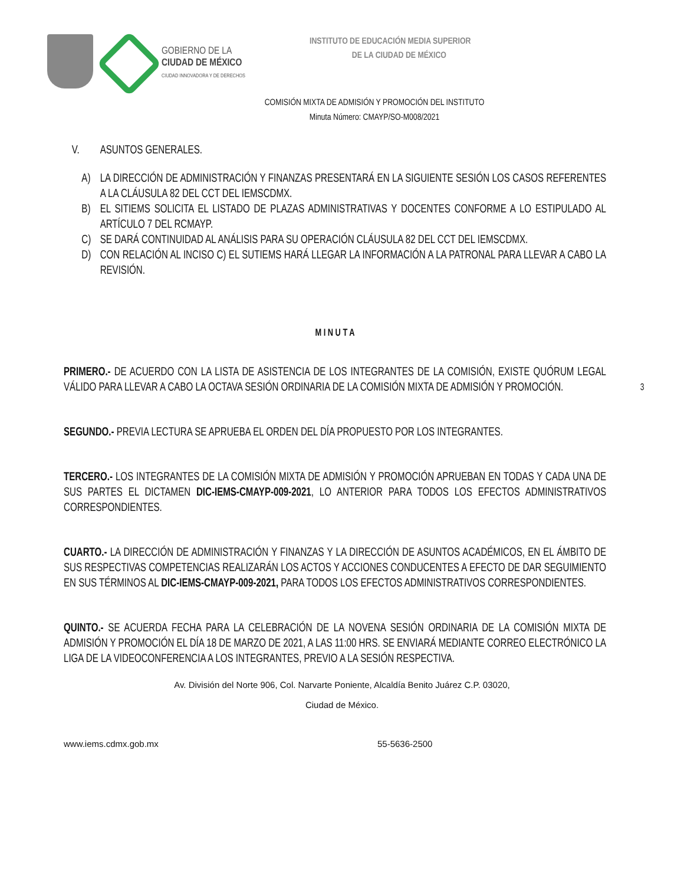GOBIERNO DE LA
CIUDAD DE MÉXICO
CIUDAD INNOVADORA Y DE DERECHOS
INSTITUTO DE EDUCACIÓN MEDIA SUPERIOR
DE LA CIUDAD DE MÉXICO
COMISIÓN MIXTA DE ADMISIÓN Y PROMOCIÓN DEL INSTITUTO
Minuta Número: CMAYP/SO-M008/2021
V. ASUNTOS GENERALES.
A) LA DIRECCIÓN DE ADMINISTRACIÓN Y FINANZAS PRESENTARÁ EN LA SIGUIENTE SESIÓN LOS CASOS REFERENTES A LA CLÁUSULA 82 DEL CCT DEL IEMSCDMX.
B) EL SITIEMS SOLICITA EL LISTADO DE PLAZAS ADMINISTRATIVAS Y DOCENTES CONFORME A LO ESTIPULADO AL ARTÍCULO 7 DEL RCMAYP.
C) SE DARÁ CONTINUIDAD AL ANÁLISIS PARA SU OPERACIÓN CLÁUSULA 82 DEL CCT DEL IEMSCDMX.
D) CON RELACIÓN AL INCISO C) EL SUTIEMS HARÁ LLEGAR LA INFORMACIÓN A LA PATRONAL PARA LLEVAR A CABO LA REVISIÓN.
M I N U T A
PRIMERO.- DE ACUERDO CON LA LISTA DE ASISTENCIA DE LOS INTEGRANTES DE LA COMISIÓN, EXISTE QUÓRUM LEGAL VÁLIDO PARA LLEVAR A CABO LA OCTAVA SESIÓN ORDINARIA DE LA COMISIÓN MIXTA DE ADMISIÓN Y PROMOCIÓN. 3
SEGUNDO.- PREVIA LECTURA SE APRUEBA EL ORDEN DEL DÍA PROPUESTO POR LOS INTEGRANTES.
TERCERO.- LOS INTEGRANTES DE LA COMISIÓN MIXTA DE ADMISIÓN Y PROMOCIÓN APRUEBAN EN TODAS Y CADA UNA DE SUS PARTES EL DICTAMEN DIC-IEMS-CMAYP-009-2021, LO ANTERIOR PARA TODOS LOS EFECTOS ADMINISTRATIVOS CORRESPONDIENTES.
CUARTO.- LA DIRECCIÓN DE ADMINISTRACIÓN Y FINANZAS Y LA DIRECCIÓN DE ASUNTOS ACADÉMICOS, EN EL ÁMBITO DE SUS RESPECTIVAS COMPETENCIAS REALIZARÁN LOS ACTOS Y ACCIONES CONDUCENTES A EFECTO DE DAR SEGUIMIENTO EN SUS TÉRMINOS AL DIC-IEMS-CMAYP-009-2021, PARA TODOS LOS EFECTOS ADMINISTRATIVOS CORRESPONDIENTES.
QUINTO.- SE ACUERDA FECHA PARA LA CELEBRACIÓN DE LA NOVENA SESIÓN ORDINARIA DE LA COMISIÓN MIXTA DE ADMISIÓN Y PROMOCIÓN EL DÍA 18 DE MARZO DE 2021, A LAS 11:00 HRS. SE ENVIARÁ MEDIANTE CORREO ELECTRÓNICO LA LIGA DE LA VIDEOCONFERENCIA A LOS INTEGRANTES, PREVIO A LA SESIÓN RESPECTIVA.
Av. División del Norte 906, Col. Narvarte Poniente, Alcaldía Benito Juárez C.P. 03020,
Ciudad de México.
www.iems.cdmx.gob.mx 55-5636-2500